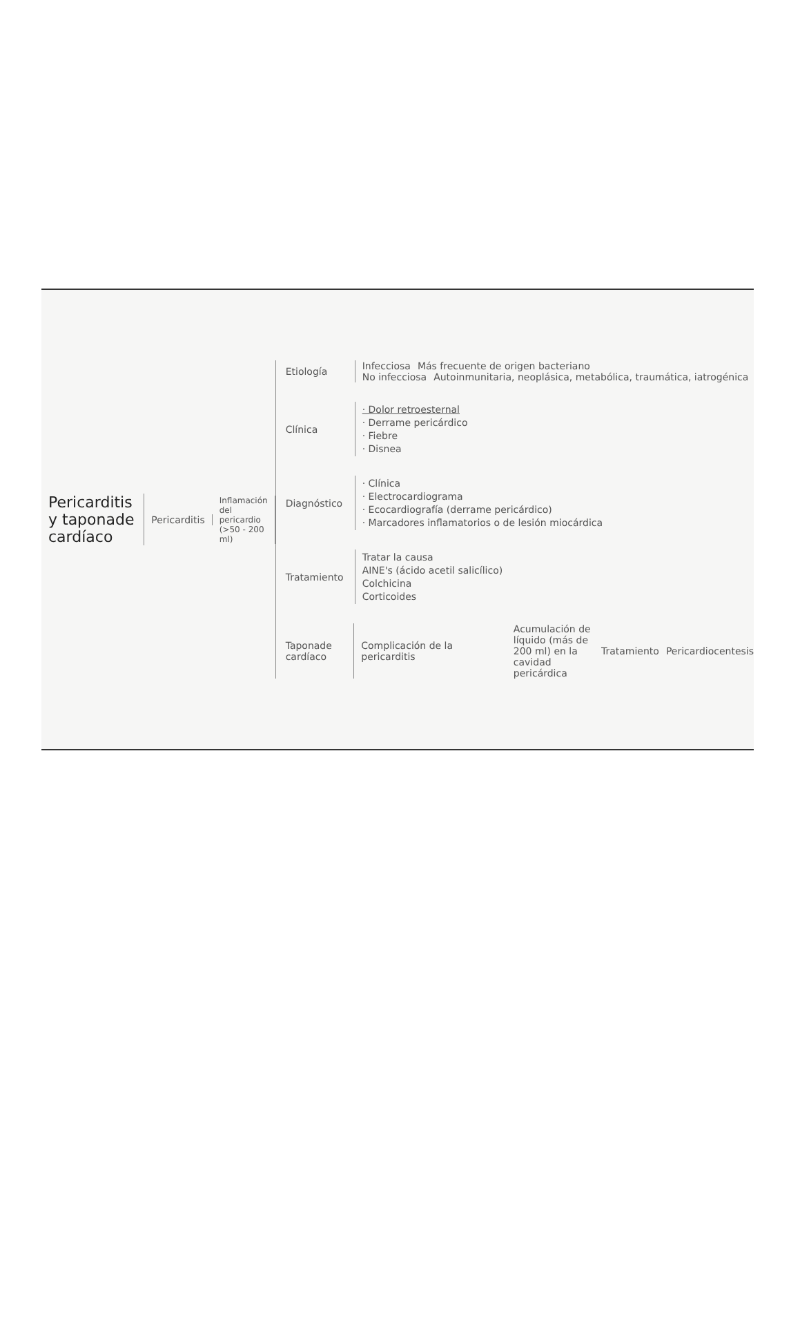Pericarditis y taponade cardíaco
Pericarditis
Inflamación del pericardio (>50 - 200 ml)
Etiología
Infecciosa Más frecuente de origen bacteriano
No infecciosa Autoinmunitaria, neoplásica, metabólica, traumática, iatrogénica
Clínica
· Dolor retroesternal
· Derrame pericárdico
· Fiebre
· Disnea
Diagnóstico
· Clínica
· Electrocardiograma
· Ecocardiografía (derrame pericárdico)
· Marcadores inflamatorios o de lesión miocárdica
Tratamiento
Tratar la causa
AINE's (ácido acetil salicílico)
Colchicina
Corticoides
Taponade cardíaco
Complicación de la pericarditis Acumulación de líquido (más de 200 ml) en la cavidad pericárdica Tratamiento Pericardiocentesis